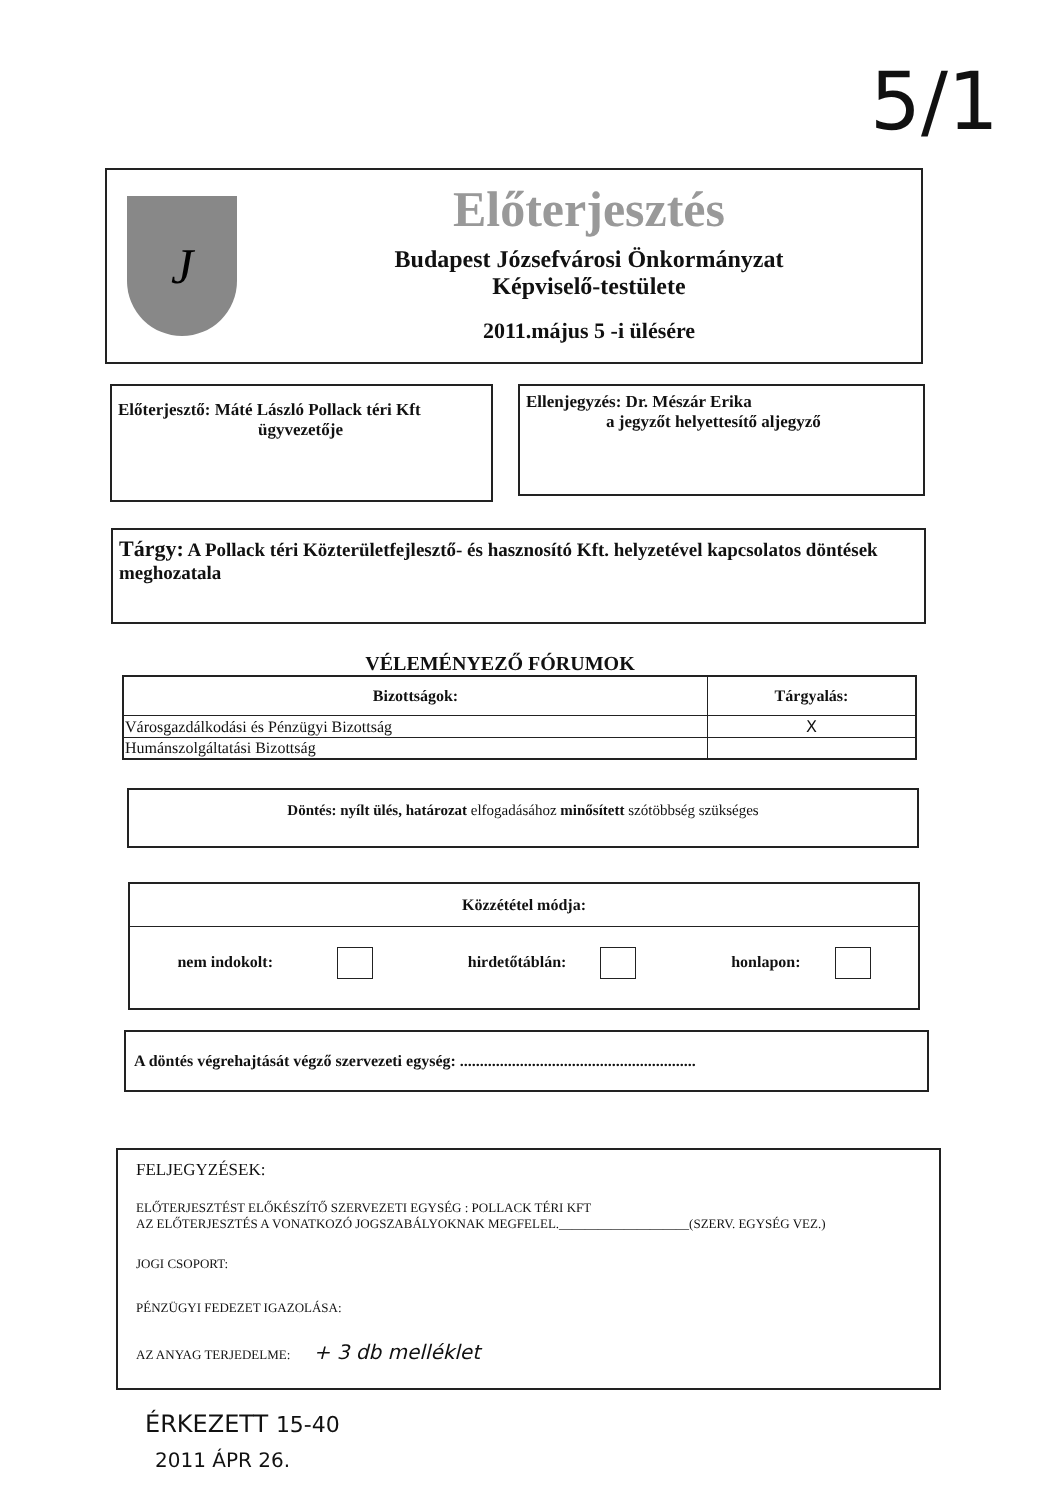5/1
J
Előterjesztés
Budapest Józsefvárosi Önkormányzat
Képviselő-testülete
2011.május 5 -i ülésére
Előterjesztő: Máté László Pollack téri Kft
ügyvezetője
Ellenjegyzés: Dr. Mészár Erika
a jegyzőt helyettesítő aljegyző
Tárgy: A Pollack téri Közterületfejlesztő- és hasznosító Kft. helyzetével kapcsolatos döntések meghozatala
VÉLEMÉNYEZŐ FÓRUMOK
| Bizottságok: | Tárgyalás: |
| --- | --- |
| Városgazdálkodási és Pénzügyi Bizottság | X |
| Humánszolgáltatási Bizottság | |
Döntés: nyílt ülés, határozat elfogadásához minősített szótöbbség szükséges
Közzététel módja:
nem indokolt: hirdetőtáblán: honlapon:
A döntés végrehajtását végző szervezeti egység: ...........................................................
FELJEGYZÉSEK:
ELŐTERJESZTÉST ELŐKÉSZÍTŐ SZERVEZETI EGYSÉG : POLLACK TÉRI KFT
AZ ELŐTERJESZTÉS A VONATKOZÓ JOGSZABÁLYOKNAK MEGFELEL.____________________(SZERV. EGYSÉG VEZ.)
JOGI CSOPORT:
PÉNZÜGYI FEDEZET IGAZOLÁSA:
AZ ANYAG TERJEDELME: + 3 db melléklet
ÉRKEZETT 15-40
2011 ÁPR 26.